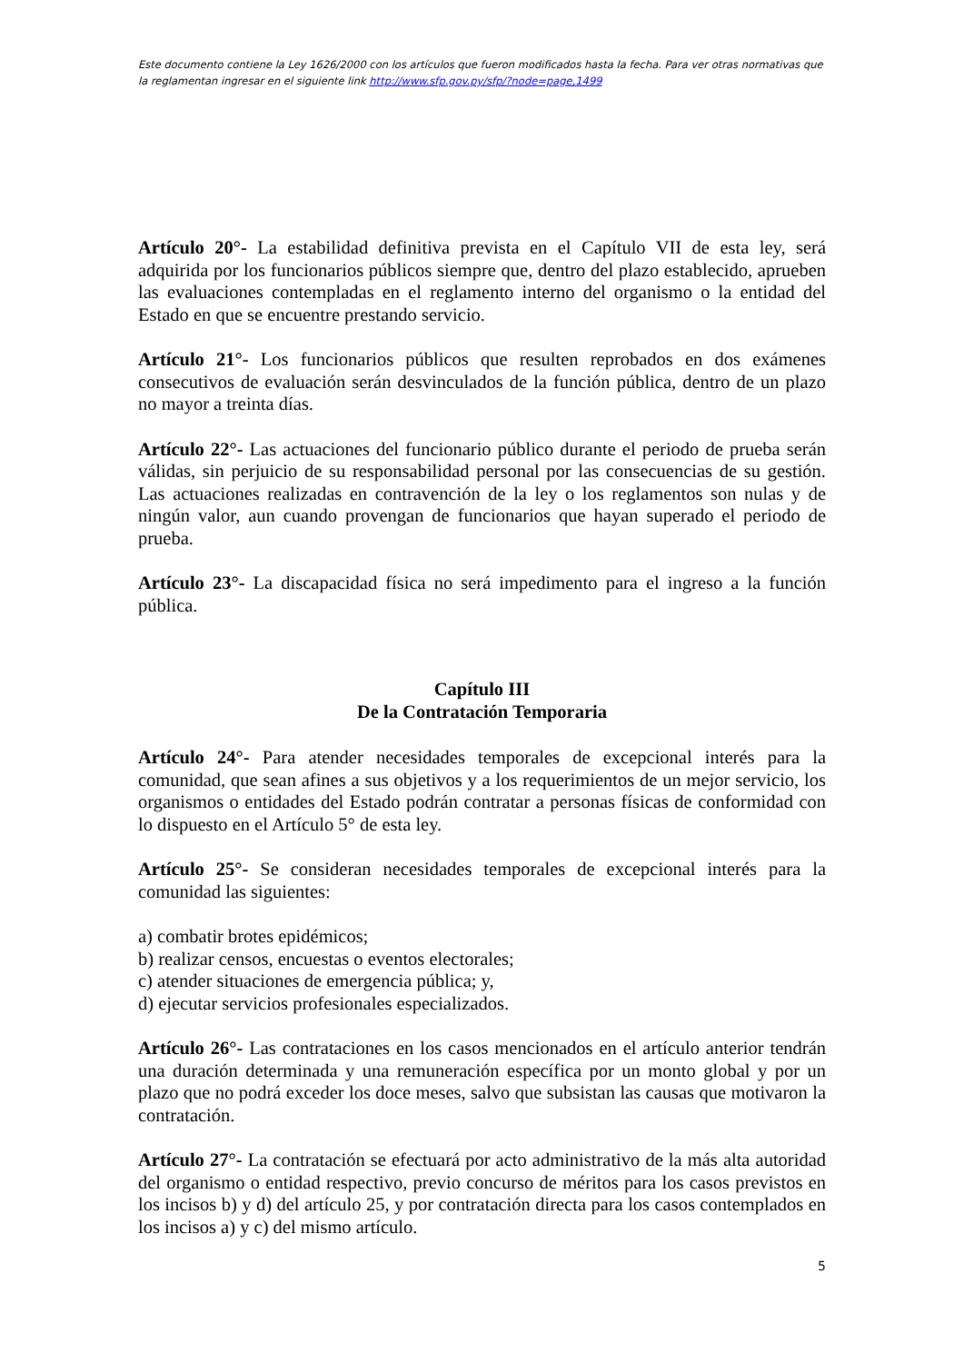Este documento contiene la Ley 1626/2000 con los artículos que fueron modificados hasta la fecha. Para ver otras normativas que la reglamentan ingresar en el siguiente link http://www.sfp.gov.py/sfp/?node=page,1499
Artículo 20°- La estabilidad definitiva prevista en el Capítulo VII de esta ley, será adquirida por los funcionarios públicos siempre que, dentro del plazo establecido, aprueben las evaluaciones contempladas en el reglamento interno del organismo o la entidad del Estado en que se encuentre prestando servicio.
Artículo 21°- Los funcionarios públicos que resulten reprobados en dos exámenes consecutivos de evaluación serán desvinculados de la función pública, dentro de un plazo no mayor a treinta días.
Artículo 22°- Las actuaciones del funcionario público durante el periodo de prueba serán válidas, sin perjuicio de su responsabilidad personal por las consecuencias de su gestión. Las actuaciones realizadas en contravención de la ley o los reglamentos son nulas y de ningún valor, aun cuando provengan de funcionarios que hayan superado el periodo de prueba.
Artículo 23°- La discapacidad física no será impedimento para el ingreso a la función pública.
Capítulo III
De la Contratación Temporaria
Artículo 24°- Para atender necesidades temporales de excepcional interés para la comunidad, que sean afines a sus objetivos y a los requerimientos de un mejor servicio, los organismos o entidades del Estado podrán contratar a personas físicas de conformidad con lo dispuesto en el Artículo 5° de esta ley.
Artículo 25°- Se consideran necesidades temporales de excepcional interés para la comunidad las siguientes:
a) combatir brotes epidémicos;
b) realizar censos, encuestas o eventos electorales;
c) atender situaciones de emergencia pública; y,
d) ejecutar servicios profesionales especializados.
Artículo 26°- Las contrataciones en los casos mencionados en el artículo anterior tendrán una duración determinada y una remuneración específica por un monto global y por un plazo que no podrá exceder los doce meses, salvo que subsistan las causas que motivaron la contratación.
Artículo 27°- La contratación se efectuará por acto administrativo de la más alta autoridad del organismo o entidad respectivo, previo concurso de méritos para los casos previstos en los incisos b) y d) del artículo 25, y por contratación directa para los casos contemplados en los incisos a) y c) del mismo artículo.
5